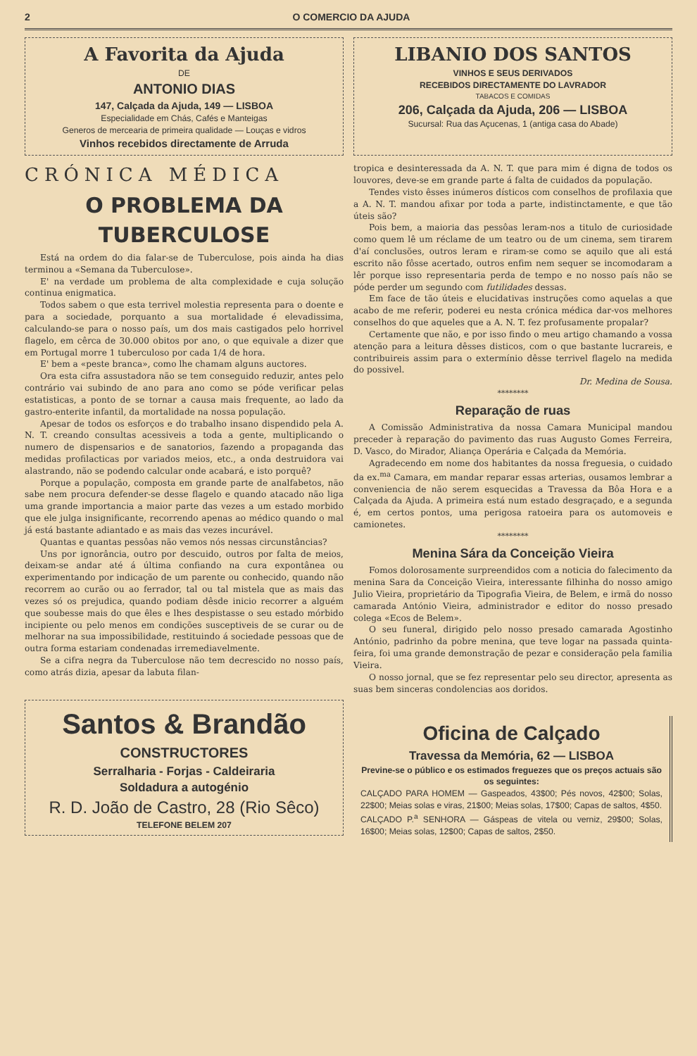2 O COMERCIO DA AJUDA
A Favorita da Ajuda
DE
ANTONIO DIAS
147, Calçada da Ajuda, 149 — LISBOA
Especialidade em Chás, Cafés e Manteigas
Generos de mercearia de primeira qualidade — Louças e vidros
Vinhos recebidos directamente de Arruda
LIBANIO DOS SANTOS
VINHOS E SEUS DERIVADOS
RECEBIDOS DIRECTAMENTE DO LAVRADOR
TABACOS E COMIDAS
206, Calçada da Ajuda, 206 — LISBOA
Sucursal: Rua das Açucenas, 1 (antiga casa do Abade)
CRÓNICA MÉDICA
O PROBLEMA DA TUBERCULOSE
Está na ordem do dia falar-se de Tuberculose, pois ainda ha dias terminou a «Semana da Tuberculose».
E' na verdade um problema de alta complexidade e cuja solução continua enigmatica.
Todos sabem o que esta terrivel molestia representa para o doente e para a sociedade, porquanto a sua mortalidade é elevadissima, calculando-se para o nosso país, um dos mais castigados pelo horrivel flagelo, em cêrca de 30.000 obitos por ano, o que equivale a dizer que em Portugal morre 1 tuberculoso por cada 1/4 de hora.
E' bem a «peste branca», como lhe chamam alguns auctores.
Ora esta cifra assustadora não se tem conseguido reduzir, antes pelo contrário vai subindo de ano para ano como se póde verificar pelas estatisticas, a ponto de se tornar a causa mais frequente, ao lado da gastro-enterite infantil, da mortalidade na nossa população.
Apesar de todos os esforços e do trabalho insano dispendido pela A. N. T. creando consultas acessiveis a toda a gente, multiplicando o numero de dispensarios e de sanatorios, fazendo a propaganda das medidas profilacticas por variados meios, etc., a onda destruidora vai alastrando, não se podendo calcular onde acabará, e isto porquê?
Porque a população, composta em grande parte de analfabetos, não sabe nem procura defender-se desse flagelo e quando atacado não liga uma grande importancia a maior parte das vezes a um estado morbido que ele julga insignificante, recorrendo apenas ao médico quando o mal já está bastante adiantado e as mais das vezes incurável.
Quantas e quantas pessôas não vemos nós nessas circunstâncias?
Uns por ignorância, outro por descuido, outros por falta de meios, deixam-se andar até á última confiando na cura expontânea ou experimentando por indicação de um parente ou conhecido, quando não recorrem ao curão ou ao ferrador, tal ou tal mistela que as mais das vezes só os prejudica, quando podiam dêsde inicio recorrer a alguém que soubesse mais do que êles e lhes despistasse o seu estado mórbido incipiente ou pelo menos em condições susceptiveis de se curar ou de melhorar na sua impossibilidade, restituindo á sociedade pessoas que de outra forma estariam condenadas irremediavelmente.
Se a cifra negra da Tuberculose não tem decrescido no nosso país, como atrás dizia, apesar da labuta filan-
Santos & Brandão
CONSTRUCTORES
Serralharia - Forjas - Caldeiraria
Soldadura a autogénio
R. D. João de Castro, 28 (Rio Sêco)
TELEFONE BELEM 207
tropica e desinteressada da A. N. T. que para mim é digna de todos os louvores, deve-se em grande parte á falta de cuidados da população.
Tendes visto êsses inúmeros dísticos com conselhos de profilaxia que a A. N. T. mandou afixar por toda a parte, indistinctamente, e que tão úteis são?
Pois bem, a maioria das pessôas leram-nos a titulo de curiosidade como quem lê um réclame de um teatro ou de um cinema, sem tirarem d'aí conclusões, outros leram e riram-se como se aquilo que ali está escrito não fôsse acertado, outros enfim nem sequer se incomodaram a lêr porque isso representaria perda de tempo e no nosso país não se póde perder um segundo com futilidades dessas.
Em face de tão úteis e elucidativas instruções como aquelas a que acabo de me referir, poderei eu nesta crónica médica dar-vos melhores conselhos do que aqueles que a A. N. T. fez profusamente propalar?
Certamente que não, e por isso findo o meu artigo chamando a vossa atenção para a leitura dêsses disticos, com o que bastante lucrareis, e contribuireis assim para o extermínio dêsse terrivel flagelo na medida do possivel.
Dr. Medina de Sousa.
********
Reparação de ruas
A Comissão Administrativa da nossa Camara Municipal mandou preceder à reparação do pavimento das ruas Augusto Gomes Ferreira, D. Vasco, do Mirador, Aliança Operária e Calçada da Memória.
Agradecendo em nome dos habitantes da nossa freguesia, o cuidado da ex.<sup>ma</sup> Camara, em mandar reparar essas arterias, ousamos lembrar a conveniencia de não serem esquecidas a Travessa da Bôa Hora e a Calçada da Ajuda. A primeira está num estado desgraçado, e a segunda é, em certos pontos, uma perigosa ratoeira para os automoveis e camionetes.
********
Menina Sára da Conceição Vieira
Fomos dolorosamente surpreendidos com a noticia do falecimento da menina Sara da Conceição Vieira, interessante filhinha do nosso amigo Julio Vieira, proprietário da Tipografia Vieira, de Belem, e irmã do nosso camarada António Vieira, administrador e editor do nosso presado colega «Ecos de Belem».
O seu funeral, dirigido pelo nosso presado camarada Agostinho António, padrinho da pobre menina, que teve logar na passada quinta-feira, foi uma grande demonstração de pezar e consideração pela familia Vieira.
O nosso jornal, que se fez representar pelo seu director, apresenta as suas bem sinceras condolencias aos doridos.
Oficina de Calçado
Travessa da Memória, 62 — LISBOA
Previne-se o público e os estimados freguezes que os preços actuais são os seguintes:
CALÇADO PARA HOMEM — Gaspeados, 43$00; Pés novos, 42$00; Solas, 22$00; Meias solas e viras, 21$00; Meias solas, 17$00; Capas de saltos, 4$50.
CALÇADO P.<sup>a</sup> SENHORA — Gáspeas de vitela ou verniz, 29$00; Solas, 16$00; Meias solas, 12$00; Capas de saltos, 2$50.